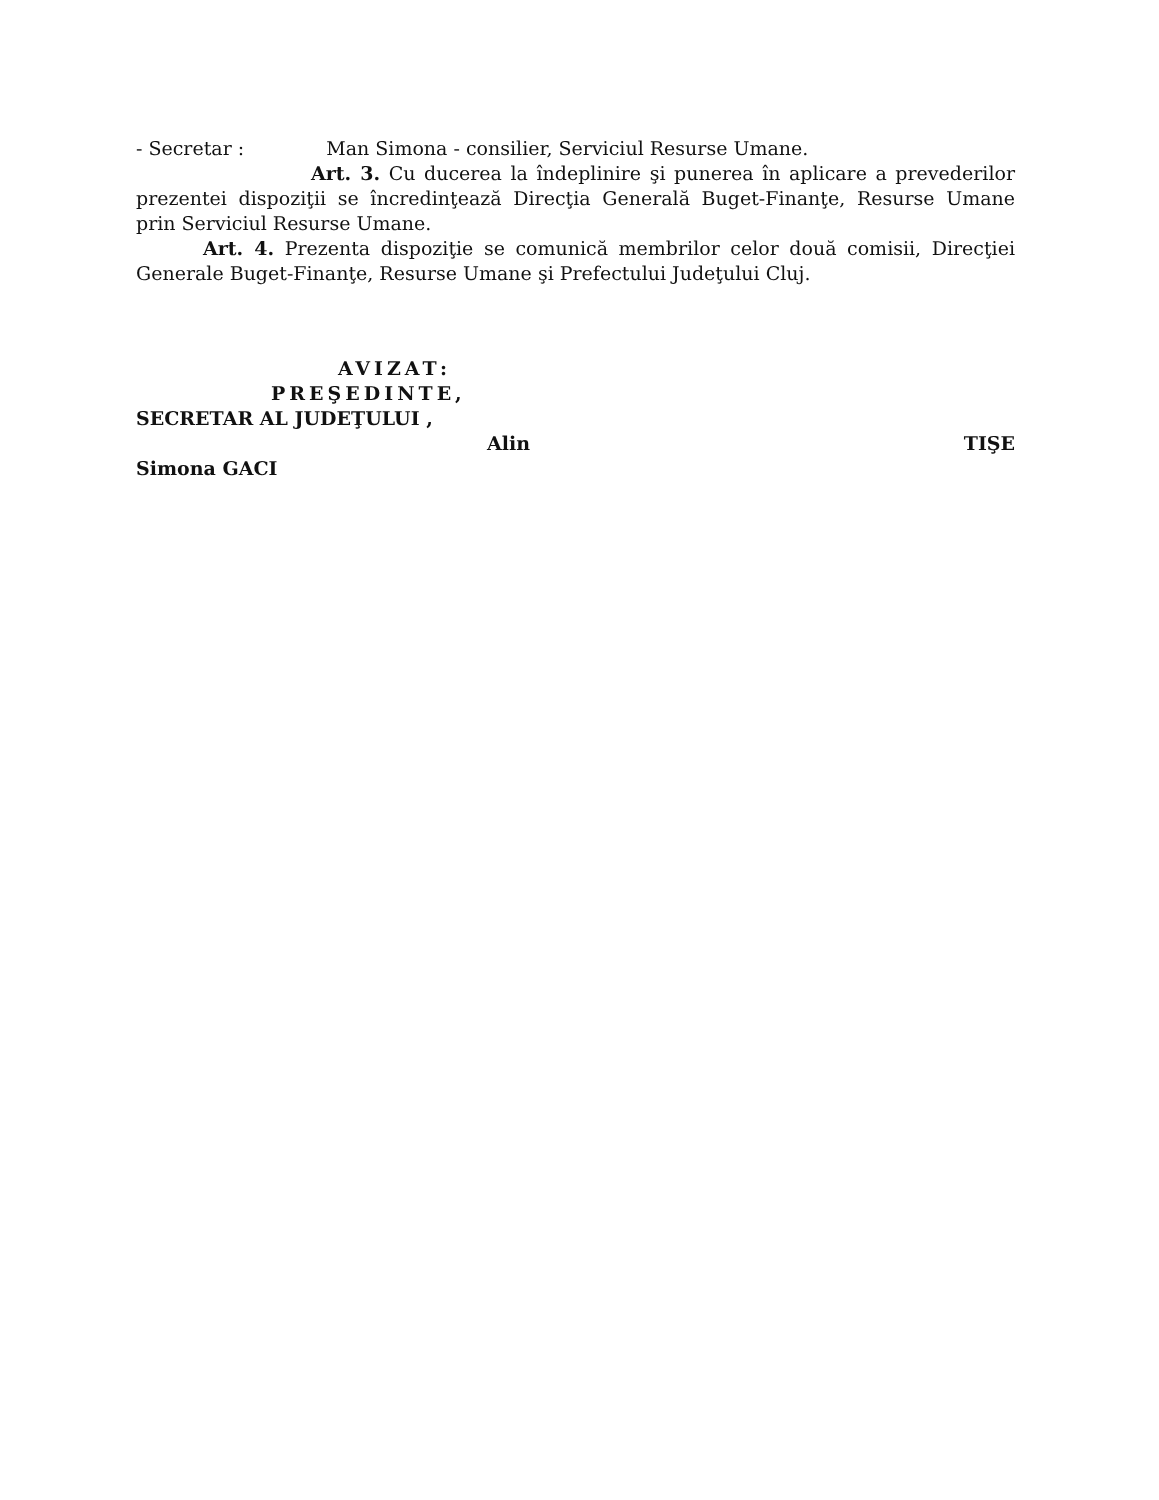- Secretar : Man Simona - consilier, Serviciul Resurse Umane.
Art. 3. Cu ducerea la îndeplinire şi punerea în aplicare a prevederilor prezentei dispoziţii se încredinţează Direcţia Generală Buget-Finanţe, Resurse Umane prin Serviciul Resurse Umane.
Art. 4. Prezenta dispoziţie se comunică membrilor celor două comisii, Direcţiei Generale Buget-Finanţe, Resurse Umane şi Prefectului Judeţului Cluj.
AVIZAT:
PREŞEDINTE,
SECRETAR AL JUDEŢULUI ,
Alin TIŞE
Simona GACI